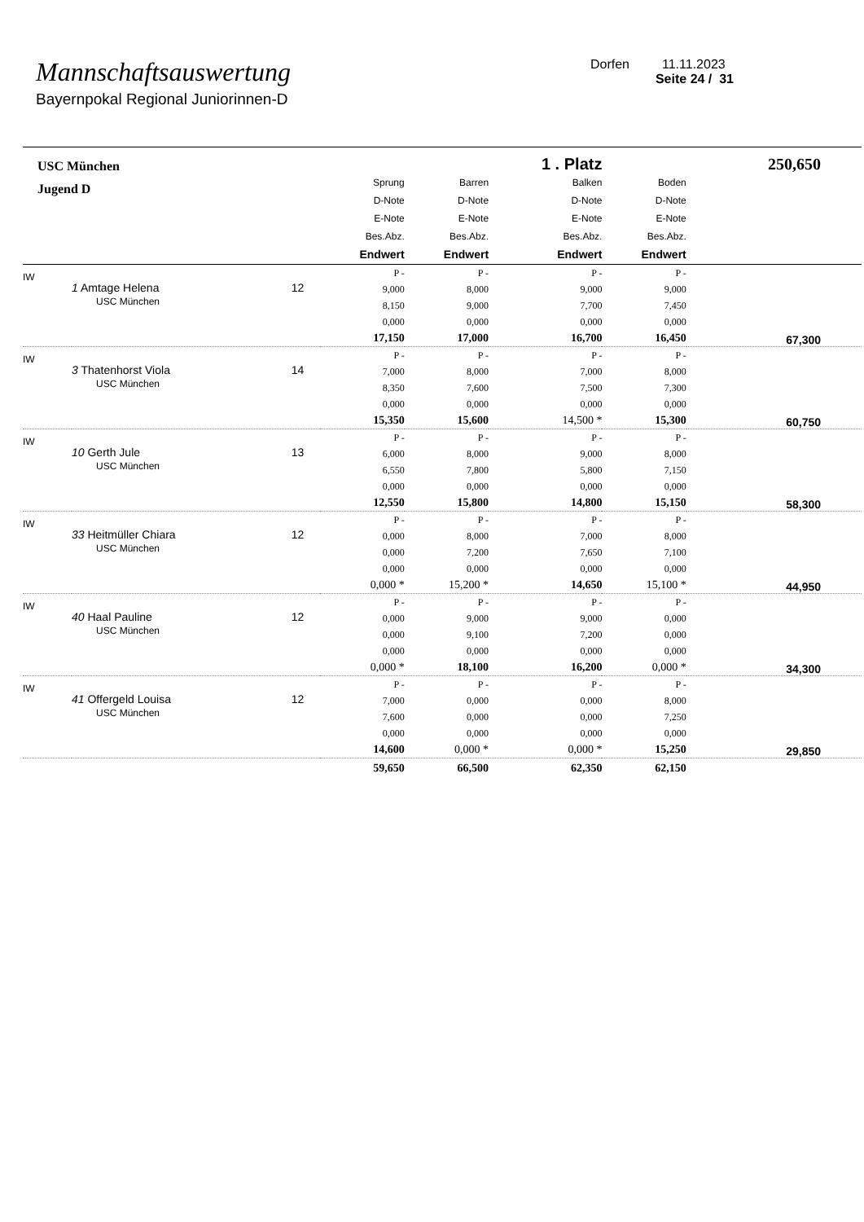Mannschaftsauswertung
Bayernpokal Regional Juniorinnen-D
Dorfen 11.11.2023
Seite 24 / 31
| USC München | | | | 1 . Platz | | 250,650 |
| Jugend D | | Sprung D-Note E-Note Bes.Abz. Endwert | Barren D-Note E-Note Bes.Abz. Endwert | Balken D-Note E-Note Bes.Abz. Endwert | Boden D-Note E-Note Bes.Abz. Endwert | |
| IW | 1 Amtage Helena 12 USC München | P - 9,000 8,150 0,000 17,150 | P - 8,000 9,000 0,000 17,000 | P - 9,000 7,700 0,000 16,700 | P - 9,000 7,450 0,000 16,450 | 67,300 |
| IW | 3 Thatenhorst Viola 14 USC München | P - 7,000 8,350 0,000 15,350 | P - 8,000 7,600 0,000 15,600 | P - 7,000 7,500 0,000 14,500 * | P - 8,000 7,300 0,000 15,300 | 60,750 |
| IW | 10 Gerth Jule 13 USC München | P - 6,000 6,550 0,000 12,550 | P - 8,000 7,800 0,000 15,800 | P - 9,000 5,800 0,000 14,800 | P - 8,000 7,150 0,000 15,150 | 58,300 |
| IW | 33 Heitmüller Chiara 12 USC München | P - 0,000 0,000 0,000 0,000 * | P - 8,000 7,200 0,000 15,200 * | P - 7,000 7,650 0,000 14,650 | P - 8,000 7,100 0,000 15,100 * | 44,950 |
| IW | 40 Haal Pauline 12 USC München | P - 0,000 0,000 0,000 0,000 * | P - 9,000 9,100 0,000 18,100 | P - 9,000 7,200 0,000 16,200 | P - 0,000 0,000 0,000 0,000 * | 34,300 |
| IW | 41 Offergeld Louisa 12 USC München | P - 7,000 7,600 0,000 14,600 | P - 0,000 0,000 0,000 0,000 * | P - 0,000 0,000 0,000 0,000 * | P - 8,000 7,250 0,000 15,250 | 29,850 |
| | | 59,650 | 66,500 | 62,350 | 62,150 | |